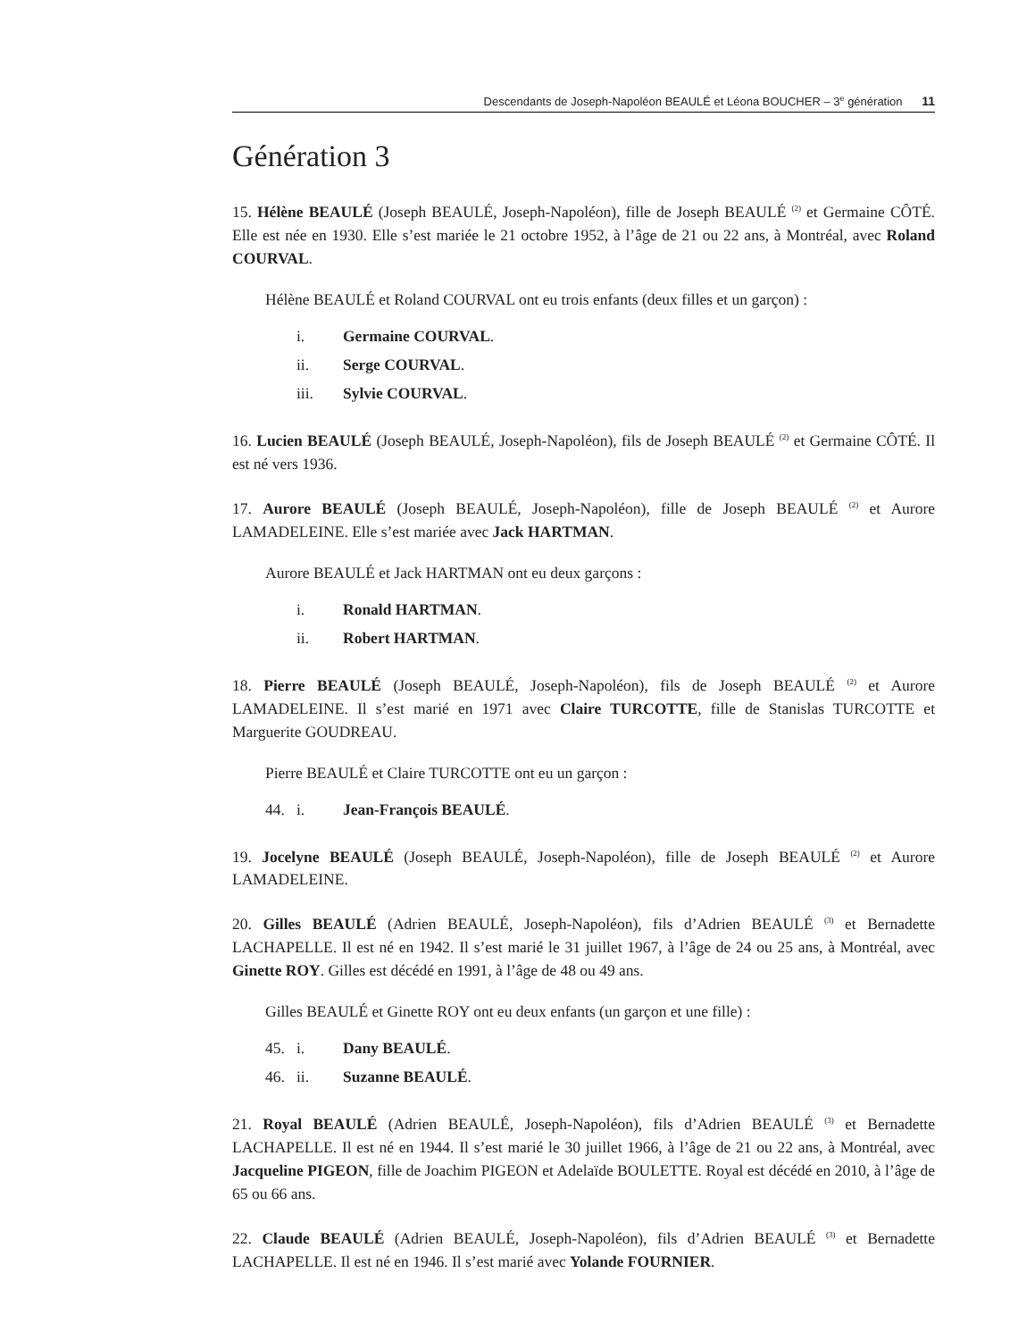Descendants de Joseph-Napoléon BEAULÉ et Léona BOUCHER – 3<sup>e</sup> génération 11
Génération 3
15. Hélène BEAULÉ (Joseph BEAULÉ, Joseph-Napoléon), fille de Joseph BEAULÉ <sup>(2)</sup> et Germaine CÔTÉ. Elle est née en 1930. Elle s’est mariée le 21 octobre 1952, à l’âge de 21 ou 22 ans, à Montréal, avec Roland COURVAL.
Hélène BEAULÉ et Roland COURVAL ont eu trois enfants (deux filles et un garçon) :
i. Germaine COURVAL.
ii. Serge COURVAL.
iii. Sylvie COURVAL.
16. Lucien BEAULÉ (Joseph BEAULÉ, Joseph-Napoléon), fils de Joseph BEAULÉ <sup>(2)</sup> et Germaine CÔTÉ. Il est né vers 1936.
17. Aurore BEAULÉ (Joseph BEAULÉ, Joseph-Napoléon), fille de Joseph BEAULÉ <sup>(2)</sup> et Aurore LAMADELEINE. Elle s’est mariée avec Jack HARTMAN.
Aurore BEAULÉ et Jack HARTMAN ont eu deux garçons :
i. Ronald HARTMAN.
ii. Robert HARTMAN.
18. Pierre BEAULÉ (Joseph BEAULÉ, Joseph-Napoléon), fils de Joseph BEAULÉ <sup>(2)</sup> et Aurore LAMADELEINE. Il s’est marié en 1971 avec Claire TURCOTTE, fille de Stanislas TURCOTTE et Marguerite GOUDREAU.
Pierre BEAULÉ et Claire TURCOTTE ont eu un garçon :
44. i. Jean-François BEAULÉ.
19. Jocelyne BEAULÉ (Joseph BEAULÉ, Joseph-Napoléon), fille de Joseph BEAULÉ <sup>(2)</sup> et Aurore LAMADELEINE.
20. Gilles BEAULÉ (Adrien BEAULÉ, Joseph-Napoléon), fils d’Adrien BEAULÉ <sup>(3)</sup> et Bernadette LACHAPELLE. Il est né en 1942. Il s’est marié le 31 juillet 1967, à l’âge de 24 ou 25 ans, à Montréal, avec Ginette ROY. Gilles est décédé en 1991, à l’âge de 48 ou 49 ans.
Gilles BEAULÉ et Ginette ROY ont eu deux enfants (un garçon et une fille) :
45. i. Dany BEAULÉ.
46. ii. Suzanne BEAULÉ.
21. Royal BEAULÉ (Adrien BEAULÉ, Joseph-Napoléon), fils d’Adrien BEAULÉ <sup>(3)</sup> et Bernadette LACHAPELLE. Il est né en 1944. Il s’est marié le 30 juillet 1966, à l’âge de 21 ou 22 ans, à Montréal, avec Jacqueline PIGEON, fille de Joachim PIGEON et Adelaïde BOULETTE. Royal est décédé en 2010, à l’âge de 65 ou 66 ans.
22. Claude BEAULÉ (Adrien BEAULÉ, Joseph-Napoléon), fils d’Adrien BEAULÉ <sup>(3)</sup> et Bernadette LACHAPELLE. Il est né en 1946. Il s’est marié avec Yolande FOURNIER.